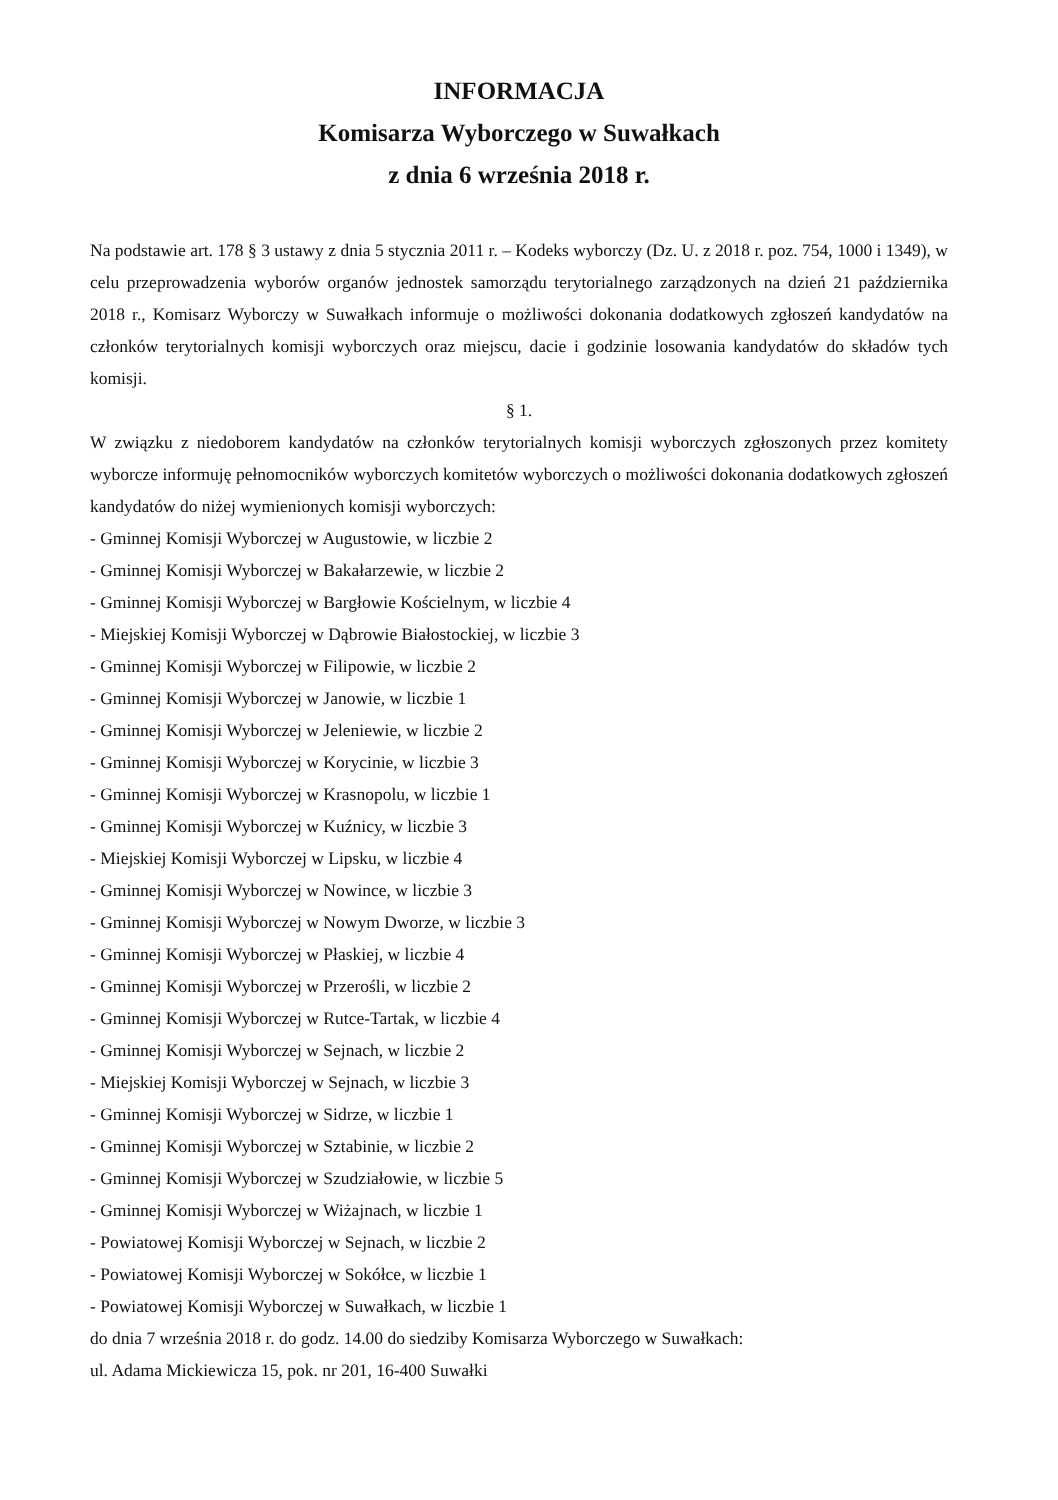INFORMACJA
Komisarza Wyborczego w Suwałkach
z dnia 6 września 2018 r.
Na podstawie art. 178 § 3 ustawy z dnia 5 stycznia 2011 r. – Kodeks wyborczy (Dz. U. z 2018 r. poz. 754, 1000 i 1349), w celu przeprowadzenia wyborów organów jednostek samorządu terytorialnego zarządzonych na dzień 21 października 2018 r., Komisarz Wyborczy w Suwałkach informuje o możliwości dokonania dodatkowych zgłoszeń kandydatów na członków terytorialnych komisji wyborczych oraz miejscu, dacie i godzinie losowania kandydatów do składów tych komisji.
§ 1.
W związku z niedoborem kandydatów na członków terytorialnych komisji wyborczych zgłoszonych przez komitety wyborcze informuję pełnomocników wyborczych komitetów wyborczych o możliwości dokonania dodatkowych zgłoszeń kandydatów do niżej wymienionych komisji wyborczych:
- Gminnej Komisji Wyborczej w Augustowie, w liczbie 2
- Gminnej Komisji Wyborczej w Bakałarzewie, w liczbie 2
- Gminnej Komisji Wyborczej w Bargłowie Kościelnym, w liczbie 4
- Miejskiej Komisji Wyborczej w Dąbrowie Białostockiej, w liczbie 3
- Gminnej Komisji Wyborczej w Filipowie, w liczbie 2
- Gminnej Komisji Wyborczej w Janowie, w liczbie 1
- Gminnej Komisji Wyborczej w Jeleniewie, w liczbie 2
- Gminnej Komisji Wyborczej w Korycinie, w liczbie 3
- Gminnej Komisji Wyborczej w Krasnopolu, w liczbie 1
- Gminnej Komisji Wyborczej w Kuźnicy, w liczbie 3
- Miejskiej Komisji Wyborczej w Lipsku, w liczbie 4
- Gminnej Komisji Wyborczej w Nowince, w liczbie 3
- Gminnej Komisji Wyborczej w Nowym Dworze, w liczbie 3
- Gminnej Komisji Wyborczej w Płaskiej, w liczbie 4
- Gminnej Komisji Wyborczej w Przerośli, w liczbie 2
- Gminnej Komisji Wyborczej w Rutce-Tartak, w liczbie 4
- Gminnej Komisji Wyborczej w Sejnach, w liczbie 2
- Miejskiej Komisji Wyborczej w Sejnach, w liczbie 3
- Gminnej Komisji Wyborczej w Sidrze, w liczbie 1
- Gminnej Komisji Wyborczej w Sztabinie, w liczbie 2
- Gminnej Komisji Wyborczej w Szudziałowie, w liczbie 5
- Gminnej Komisji Wyborczej w Wiżajnach, w liczbie 1
- Powiatowej Komisji Wyborczej w Sejnach, w liczbie 2
- Powiatowej Komisji Wyborczej w Sokółce, w liczbie 1
- Powiatowej Komisji Wyborczej w Suwałkach, w liczbie 1
do dnia 7 września 2018 r. do godz. 14.00 do siedziby Komisarza Wyborczego w Suwałkach:
ul. Adama Mickiewicza 15, pok. nr 201, 16-400 Suwałki